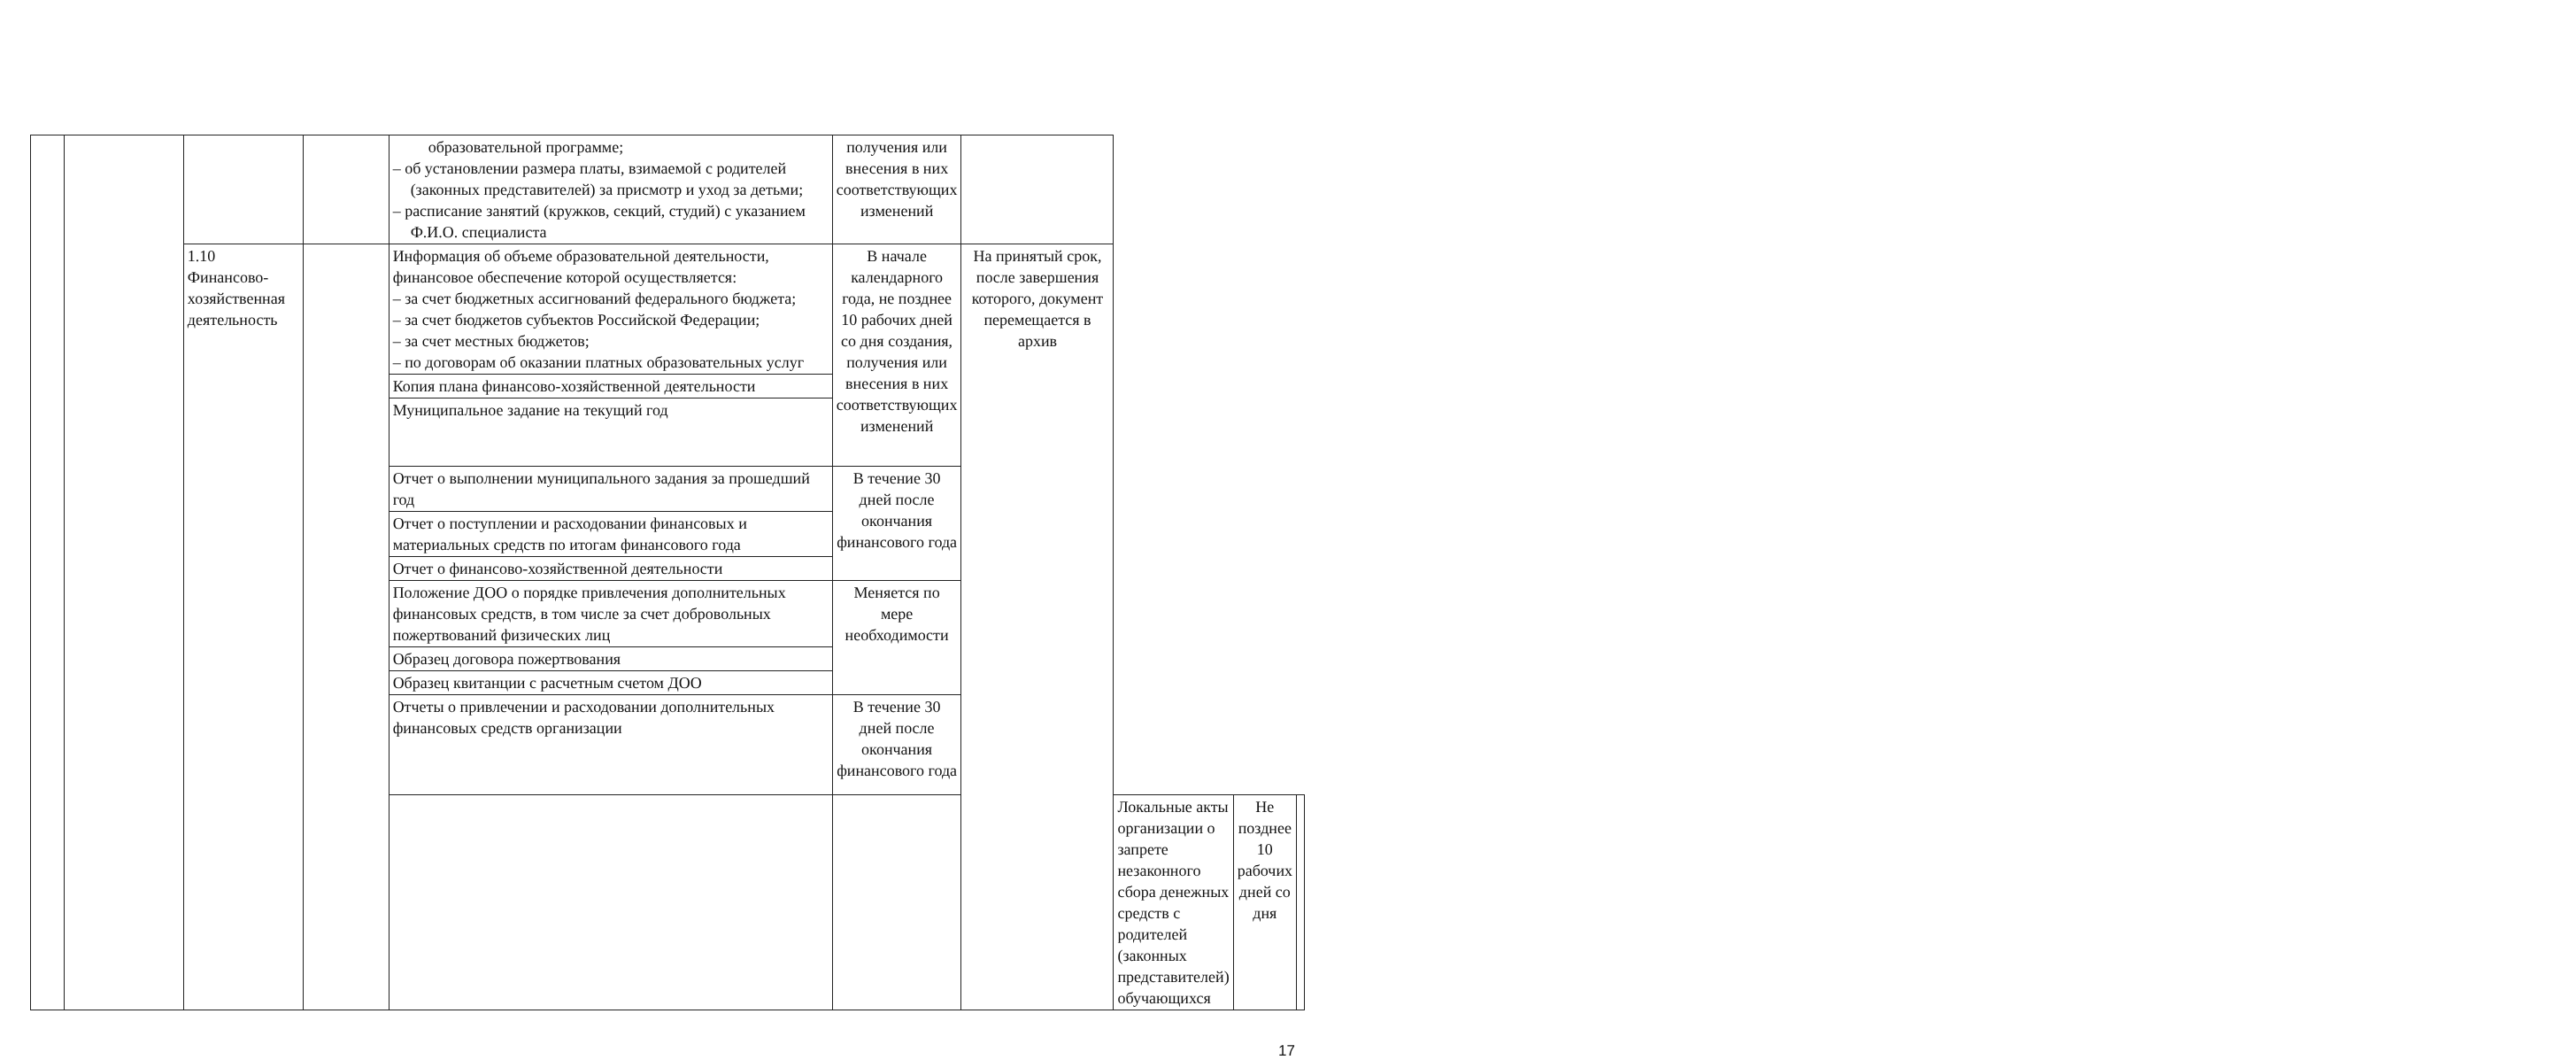| | | | | образовательной программе; – об установлении размера платы, взимаемой с родителей (законных представителей) за присмотр и уход за детьми; – расписание занятий (кружков, секций, студий) с указанием Ф.И.О. специалиста | получения или внесения в них соответствующих изменений | | | | |
| | | 1.10 Финансово-хозяйственная деятельность | | Информация об объеме образовательной деятельности, финансовое обеспечение которой осуществляется: – за счет бюджетных ассигнований федерального бюджета; – за счет бюджетов субъектов Российской Федерации; – за счет местных бюджетов; – по договорам об оказании платных образовательных услуг | В начале календарного года, не позднее 10 рабочих дней со дня создания, получения или внесения в них соответствующих изменений | На принятый срок, после завершения которого, документ перемещается в архив | | | |
| | | | | Копия плана финансово-хозяйственной деятельности | | | | | |
| | | | | Муниципальное задание на текущий год | | | | | |
| | | | | Отчет о выполнении муниципального задания за прошедший год | В течение 30 дней после окончания финансового года | | | | |
| | | | | Отчет о поступлении и расходовании финансовых и материальных средств по итогам финансового года | | | | | |
| | | | | Отчет о финансово-хозяйственной деятельности | | | | | |
| | | | | Положение ДОО о порядке привлечения дополнительных финансовых средств, в том числе за счет добровольных пожертвований физических лиц | Меняется по мере необходимости | | | | |
| | | | | Образец договора пожертвования | | | | | |
| | | | | Образец квитанции с расчетным счетом ДОО | | | | | |
| | | | | Отчеты о привлечении и расходовании дополнительных финансовых средств организации | В течение 30 дней после окончания финансового года | | | | |
| | | | | | | | Локальные акты организации о запрете незаконного сбора денежных средств с родителей (законных представителей) обучающихся | Не позднее 10 рабочих дней со дня | |
17